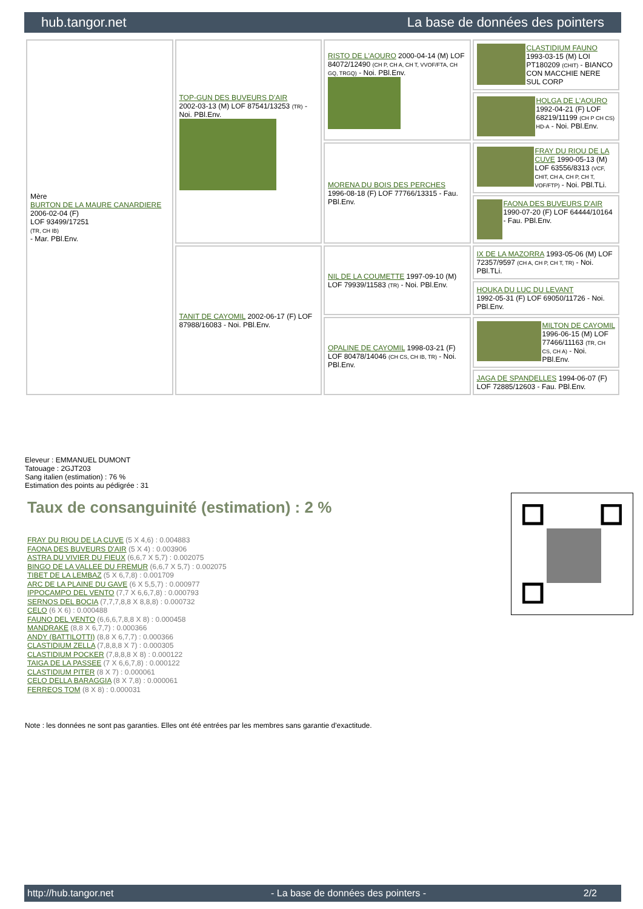hub.tangor.net La base de données des pointers
| Mère BURTON DE LA MAURE CANARDIERE 2006-02-04 (F) LOF 93499/17251 (TR, CH IB) - Mar. PBl.Env. | TOP-GUN DES BUVEURS D'AIR 2002-03-13 (M) LOF 87541/13253 (TR) - Noi. PBl.Env. | RISTO DE L'AOURO 2000-04-14 (M) LOF 84072/12490 (CH P, CH A, CH T, VVOF/FTA, CH GQ, TRGQ) - Noi. PBl.Env. | CLASTIDIUM FAUNO 1993-03-15 (M) LOI PT180209 (CHIT) - BIANCO CON MACCHIE NERE SUL CORP |
| | | | HOLGA DE L'AOURO 1992-04-21 (F) LOF 68219/11199 (CH P CH CS) HD-A - Noi. PBl.Env. |
| | | MORENA DU BOIS DES PERCHES 1996-08-18 (F) LOF 77766/13315 - Fau. PBl.Env. | FRAY DU RIOU DE LA CUVE 1990-05-13 (M) LOF 63556/8313 (VCF, CHIT, CH A, CH P, CH T, VOF/FTP) - Noi. PBl.TLi. |
| | | | FAONA DES BUVEURS D'AIR 1990-07-20 (F) LOF 64444/10164 - Fau. PBl.Env. |
| | TANIT DE CAYOMIL 2002-06-17 (F) LOF 87988/16083 - Noi. PBl.Env. | NIL DE LA COUMETTE 1997-09-10 (M) LOF 79939/11583 (TR) - Noi. PBl.Env. | IX DE LA MAZORRA 1993-05-06 (M) LOF 72357/9597 (CH A, CH P, CH T, TR) - Noi. PBl.TLi. |
| | | | HOUKA DU LUC DU LEVANT 1992-05-31 (F) LOF 69050/11726 - Noi. PBl.Env. |
| | | OPALINE DE CAYOMIL 1998-03-21 (F) LOF 80478/14046 (CH CS, CH IB, TR) - Noi. PBl.Env. | MILTON DE CAYOMIL 1996-06-15 (M) LOF 77466/11163 (TR, CH CS, CH A) - Noi. PBl.Env. |
| | | | JAGA DE SPANDELLES 1994-06-07 (F) LOF 72885/12603 - Fau. PBl.Env. |
Eleveur : EMMANUEL DUMONT
Tatouage : 2GJT203
Sang italien (estimation) : 76 %
Estimation des points au pédigrée : 31
Taux de consanguinité (estimation) : 2 %
FRAY DU RIOU DE LA CUVE (5 X 4,6) : 0.004883
FAONA DES BUVEURS D'AIR (5 X 4) : 0.003906
ASTRA DU VIVIER DU FIEUX (6,6,7 X 5,7) : 0.002075
BINGO DE LA VALLEE DU FREMUR (6,6,7 X 5,7) : 0.002075
TIBET DE LA LEMBAZ (5 X 6,7,8) : 0.001709
ARC DE LA PLAINE DU GAVE (6 X 5,5,7) : 0.000977
IPPOCAMPO DEL VENTO (7,7 X 6,6,7,8) : 0.000793
SERNOS DEL BOCIA (7,7,7,8,8 X 8,8,8) : 0.000732
CELO (6 X 6) : 0.000488
FAUNO DEL VENTO (6,6,6,7,8,8 X 8) : 0.000458
MANDRAKE (8,8 X 6,7,7) : 0.000366
ANDY (BATTILOTTI) (8,8 X 6,7,7) : 0.000366
CLASTIDIUM ZELLA (7,8,8,8 X 7) : 0.000305
CLASTIDIUM POCKER (7,8,8,8 X 8) : 0.000122
TAIGA DE LA PASSEE (7 X 6,6,7,8) : 0.000122
CLASTIDIUM PITER (8 X 7) : 0.000061
CELO DELLA BARAGGIA (8 X 7,8) : 0.000061
FERREOS TOM (8 X 8) : 0.000031
Note : les données ne sont pas garanties. Elles ont été entrées par les membres sans garantie d'exactitude.
http://hub.tangor.net - La base de données des pointers - 2/2